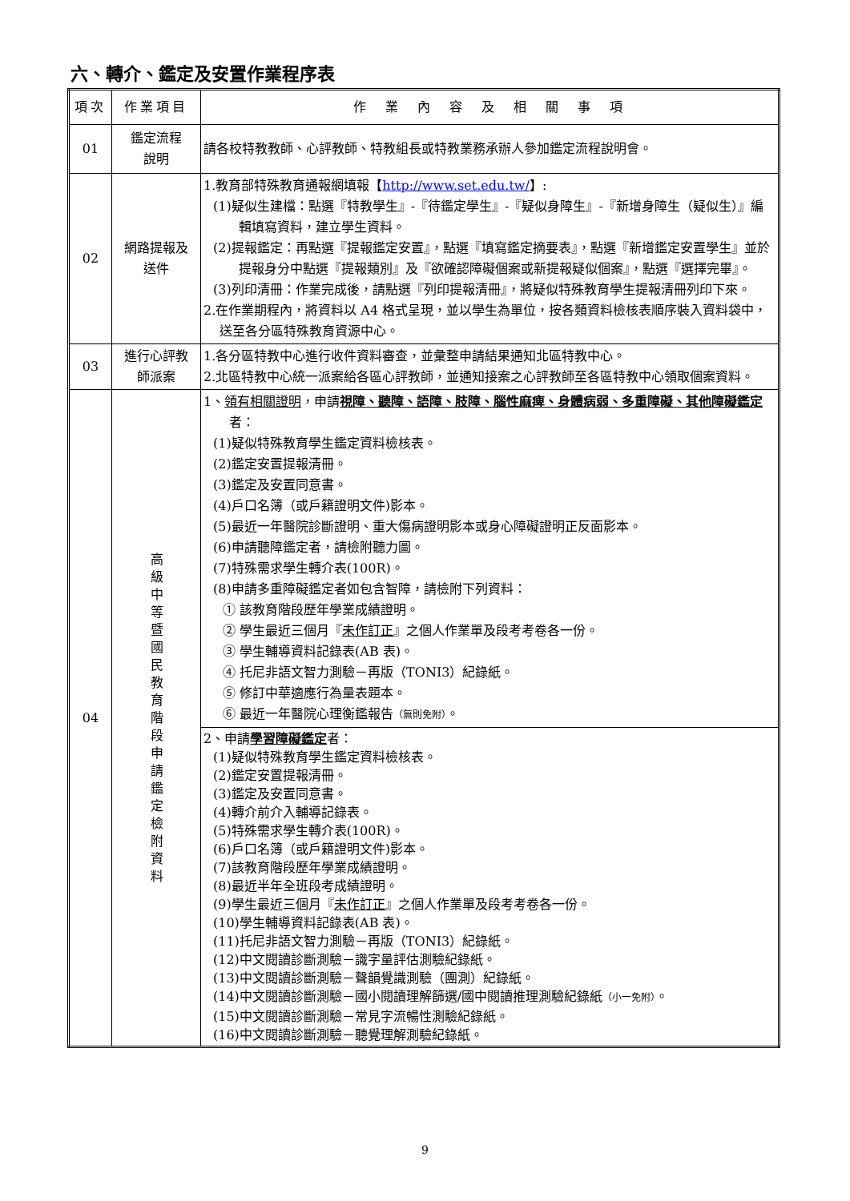六、轉介、鑑定及安置作業程序表
| 項次 | 作業項目 | 作 業 內 容 及 相 關 事 項 |
| --- | --- | --- |
| 01 | 鑑定流程 說明 | 請各校特教教師、心評教師、特教組長或特教業務承辦人參加鑑定流程說明會。 |
| 02 | 網路提報及 送件 | 1.教育部特殊教育通報網填報【 http://www.set.edu.tw/ 】: (1)疑似生建檔：點選『特教學生』-『待鑑定學生』-『疑似身障生』-『新增身障生（疑似生）』編輯填寫資料，建立學生資料。 (2)提報鑑定：再點選『提報鑑定安置』，點選『填寫鑑定摘要表』，點選『新增鑑定安置學生』並於提報身分中點選『提報類別』及『欲確認障礙個案或新提報疑似個案』，點選『選擇完畢』。 (3)列印清冊：作業完成後，請點選『列印提報清冊』，將疑似特殊教育學生提報清冊列印下來。 2.在作業期程內，將資料以 A4 格式呈現，並以學生為單位，按各類資料檢核表順序裝入資料袋中，送至各分區特殊教育資源中心。 |
| 03 | 進行心評教 師派案 | 1.各分區特教中心進行收件資料審查，並彙整申請結果通知北區特教中心。 2.北區特教中心統一派案給各區心評教師，並通知接案之心評教師至各區特教中心領取個案資料。 |
| 04 | 高級中等暨國民教育階段申請鑑定檢附資料 | 1、 領有相關證明 ，申請 視障、聽障、語障、肢障、腦性麻痺、身體病弱、多重障礙、其他障礙鑑定 者： (1)疑似特殊教育學生鑑定資料檢核表。 (2)鑑定安置提報清冊。 (3)鑑定及安置同意書。 (4)戶口名簿（或戶籍證明文件)影本。 (5)最近一年醫院診斷證明、重大傷病證明影本或身心障礙證明正反面影本。 (6)申請聽障鑑定者，請檢附聽力圖。 (7)特殊需求學生轉介表(100R)。 (8)申請多重障礙鑑定者如包含智障，請檢附下列資料： ① 該教育階段歷年學業成績證明。 ② 學生最近三個月『 未作訂正 』之個人作業單及段考考卷各一份。 ③ 學生輔導資料記錄表(AB 表)。 ④ 托尼非語文智力測驗－再版（TONI3）紀錄紙。 ⑤ 修訂中華適應行為量表題本。 ⑥ 最近一年醫院心理衡鑑報告 （無則免附） 。 |
| | | 2、申請 學習障礙鑑定 者： (1)疑似特殊教育學生鑑定資料檢核表。 (2)鑑定安置提報清冊。 (3)鑑定及安置同意書。 (4)轉介前介入輔導記錄表。 (5)特殊需求學生轉介表(100R)。 (6)戶口名簿（或戶籍證明文件)影本。 (7)該教育階段歷年學業成績證明。 (8)最近半年全班段考成績證明。 (9)學生最近三個月『 未作訂正 』之個人作業單及段考考卷各一份。 (10)學生輔導資料記錄表(AB 表)。 (11)托尼非語文智力測驗－再版（TONI3）紀錄紙。 (12)中文閱讀診斷測驗－識字量評估測驗紀錄紙。 (13)中文閱讀診斷測驗－聲韻覺識測驗（團測）紀錄紙。 (14)中文閱讀診斷測驗－國小閱讀理解篩選/國中閱讀推理測驗紀錄紙 （小一免附） 。 (15)中文閱讀診斷測驗－常見字流暢性測驗紀錄紙。 (16)中文閱讀診斷測驗－聽覺理解測驗紀錄紙。 |
9